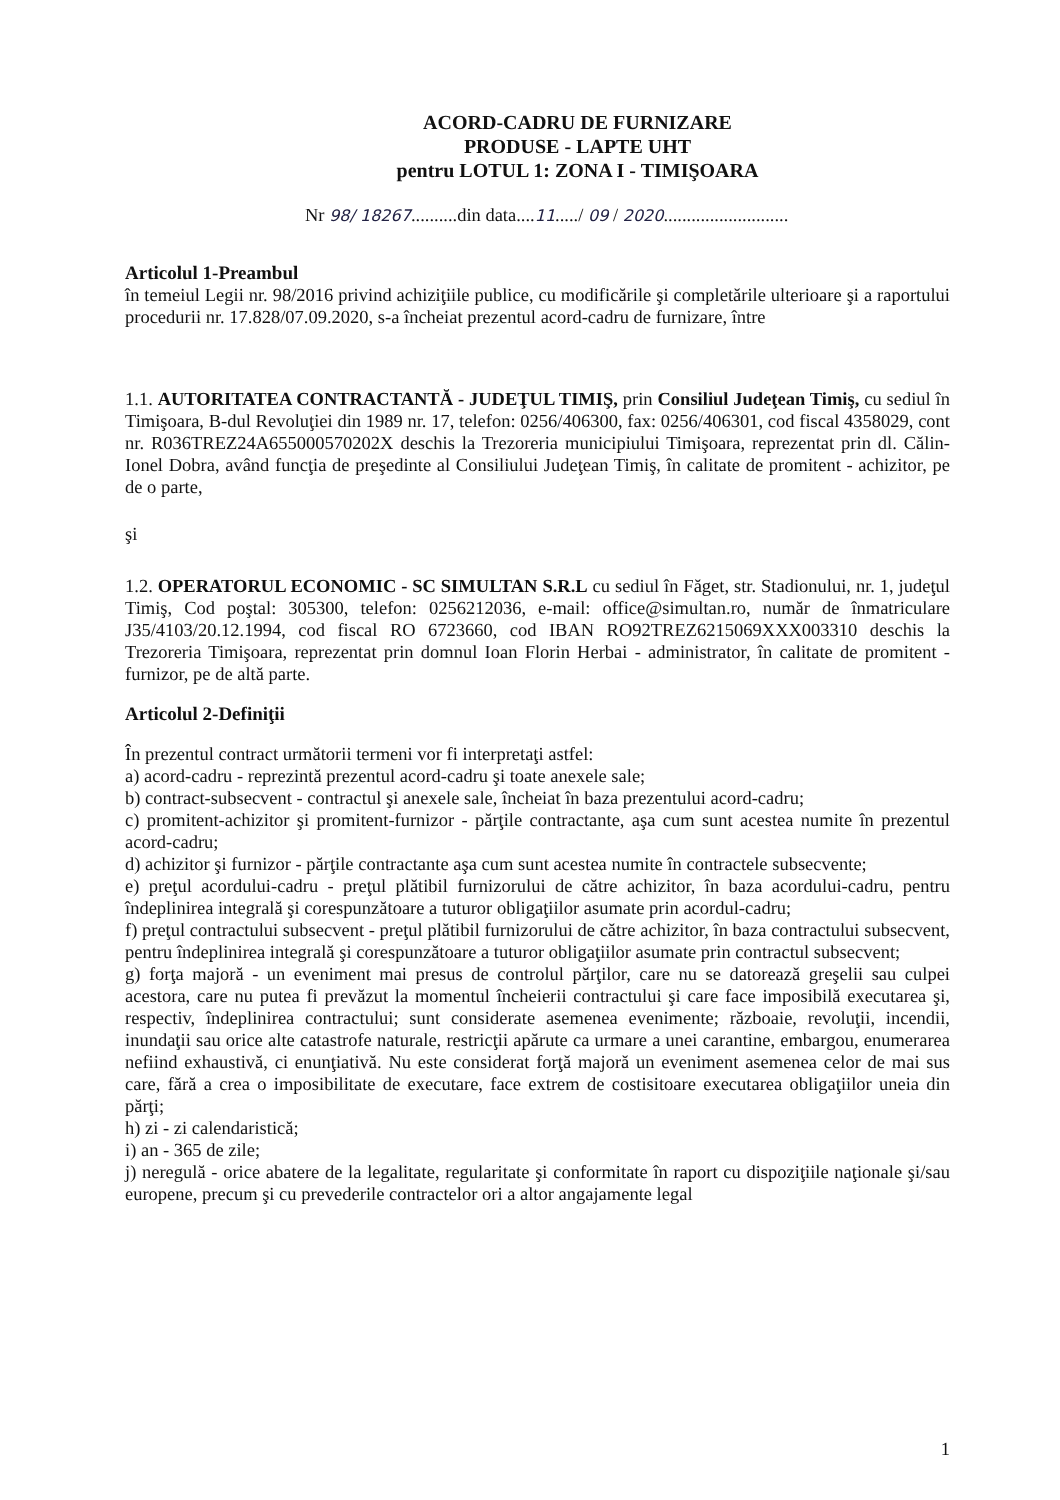ACORD-CADRU DE FURNIZARE
PRODUSE - LAPTE UHT
pentru LOTUL 1: ZONA I - TIMIŞOARA
Nr 98/ 18267..........din data....11...../ 09 / 2020...........................
Articolul 1-Preambul
în temeiul Legii nr. 98/2016 privind achiziţiile publice, cu modificările şi completările ulterioare şi a raportului procedurii nr. 17.828/07.09.2020, s-a încheiat prezentul acord-cadru de furnizare, între
1.1. AUTORITATEA CONTRACTANTĂ - JUDEŢUL TIMIŞ, prin Consiliul Judeţean Timiş, cu sediul în Timişoara, B-dul Revoluţiei din 1989 nr. 17, telefon: 0256/406300, fax: 0256/406301, cod fiscal 4358029, cont nr. R036TREZ24A655000570202X deschis la Trezoreria municipiului Timişoara, reprezentat prin dl. Călin-Ionel Dobra, având funcţia de preşedinte al Consiliului Judeţean Timiş, în calitate de promitent - achizitor, pe de o parte,
şi
1.2. OPERATORUL ECONOMIC - SC SIMULTAN S.R.L cu sediul în Făget, str. Stadionului, nr. 1, judeţul Timiş, Cod poştal: 305300, telefon: 0256212036, e-mail: office@simultan.ro, număr de înmatriculare J35/4103/20.12.1994, cod fiscal RO 6723660, cod IBAN RO92TREZ6215069XXX003310 deschis la Trezoreria Timişoara, reprezentat prin domnul Ioan Florin Herbai - administrator, în calitate de promitent - furnizor, pe de altă parte.
Articolul 2-Definiţii
În prezentul contract următorii termeni vor fi interpretaţi astfel:
a) acord-cadru - reprezintă prezentul acord-cadru şi toate anexele sale;
b) contract-subsecvent - contractul şi anexele sale, încheiat în baza prezentului acord-cadru;
c) promitent-achizitor şi promitent-furnizor - părţile contractante, aşa cum sunt acestea numite în prezentul acord-cadru;
d) achizitor şi furnizor - părţile contractante aşa cum sunt acestea numite în contractele subsecvente;
e) preţul acordului-cadru - preţul plătibil furnizorului de către achizitor, în baza acordului-cadru, pentru îndeplinirea integrală şi corespunzătoare a tuturor obligaţiilor asumate prin acordul-cadru;
f) preţul contractului subsecvent - preţul plătibil furnizorului de către achizitor, în baza contractului subsecvent, pentru îndeplinirea integrală şi corespunzătoare a tuturor obligaţiilor asumate prin contractul subsecvent;
g) forţa majoră - un eveniment mai presus de controlul părţilor, care nu se datorează greşelii sau culpei acestora, care nu putea fi prevăzut la momentul încheierii contractului şi care face imposibilă executarea şi, respectiv, îndeplinirea contractului; sunt considerate asemenea evenimente; războaie, revoluţii, incendii, inundaţii sau orice alte catastrofe naturale, restricţii apărute ca urmare a unei carantine, embargou, enumerarea nefiind exhaustivă, ci enunţiativă. Nu este considerat forţă majoră un eveniment asemenea celor de mai sus care, fără a crea o imposibilitate de executare, face extrem de costisitoare executarea obligaţiilor uneia din părţi;
h) zi - zi calendaristică;
i) an - 365 de zile;
j) neregulă - orice abatere de la legalitate, regularitate şi conformitate în raport cu dispoziţiile naţionale şi/sau europene, precum şi cu prevederile contractelor ori a altor angajamente legal
1